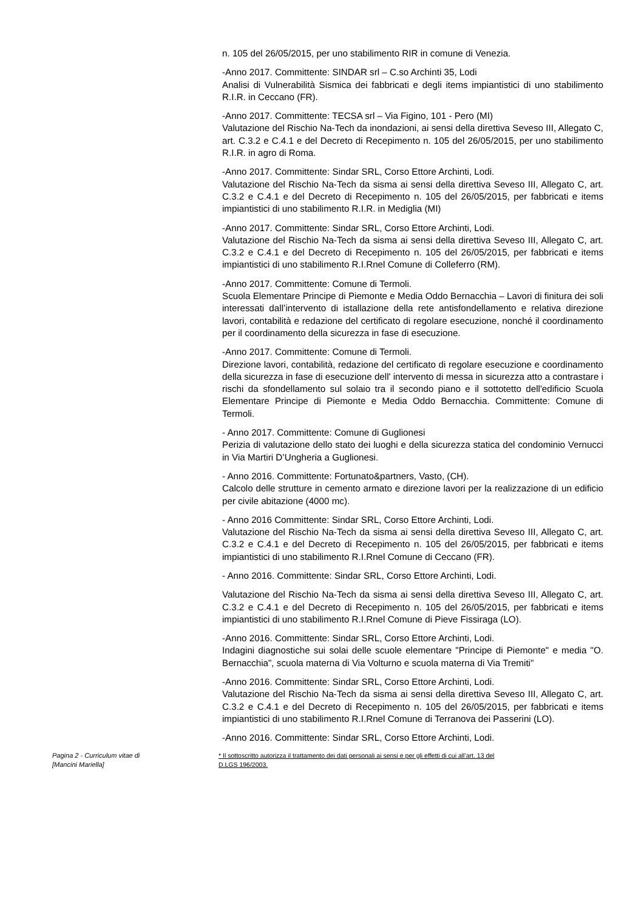n. 105 del 26/05/2015, per uno stabilimento RIR in comune di Venezia.
-Anno 2017. Committente: SINDAR srl – C.so Archinti 35, Lodi
Analisi di Vulnerabilità Sismica dei fabbricati e degli items impiantistici di uno stabilimento R.I.R. in Ceccano (FR).
-Anno 2017. Committente: TECSA srl – Via Figino, 101 - Pero (MI)
Valutazione del Rischio Na-Tech da inondazioni, ai sensi della direttiva Seveso III, Allegato C, art. C.3.2 e C.4.1 e del Decreto di Recepimento n. 105 del 26/05/2015, per uno stabilimento R.I.R. in agro di Roma.
-Anno 2017. Committente: Sindar SRL, Corso Ettore Archinti, Lodi.
Valutazione del Rischio Na-Tech da sisma ai sensi della direttiva Seveso III, Allegato C, art. C.3.2 e C.4.1 e del Decreto di Recepimento n. 105 del 26/05/2015, per fabbricati e items impiantistici di uno stabilimento R.I.R. in Mediglia (MI)
-Anno 2017. Committente: Sindar SRL, Corso Ettore Archinti, Lodi.
Valutazione del Rischio Na-Tech da sisma ai sensi della direttiva Seveso III, Allegato C, art. C.3.2 e C.4.1 e del Decreto di Recepimento n. 105 del 26/05/2015, per fabbricati e items impiantistici di uno stabilimento R.I.Rnel Comune di Colleferro (RM).
-Anno 2017. Committente: Comune di Termoli.
Scuola Elementare Principe di Piemonte e Media Oddo Bernacchia – Lavori di finitura dei soli interessati dall’intervento di istallazione della rete antisfondellamento e relativa direzione lavori, contabilità e redazione del certificato di regolare esecuzione, nonché il coordinamento per il coordinamento della sicurezza in fase di esecuzione.
-Anno 2017. Committente: Comune di Termoli.
Direzione lavori, contabilità, redazione del certificato di regolare esecuzione e coordinamento della sicurezza in fase di esecuzione dell' intervento di messa in sicurezza atto a contrastare i rischi da sfondellamento sul solaio tra il secondo piano e il sottotetto dell'edificio Scuola Elementare Principe di Piemonte e Media Oddo Bernacchia. Committente: Comune di Termoli.
- Anno 2017. Committente: Comune di Guglionesi
Perizia di valutazione dello stato dei luoghi e della sicurezza statica del condominio Vernucci in Via Martiri D’Ungheria a Guglionesi.
- Anno 2016. Committente: Fortunato&partners, Vasto, (CH).
Calcolo delle strutture in cemento armato e direzione lavori per la realizzazione di un edificio per civile abitazione (4000 mc).
- Anno 2016 Committente: Sindar SRL, Corso Ettore Archinti, Lodi.
Valutazione del Rischio Na-Tech da sisma ai sensi della direttiva Seveso III, Allegato C, art. C.3.2 e C.4.1 e del Decreto di Recepimento n. 105 del 26/05/2015, per fabbricati e items impiantistici di uno stabilimento R.I.Rnel Comune di Ceccano (FR).
- Anno 2016. Committente: Sindar SRL, Corso Ettore Archinti, Lodi.
Valutazione del Rischio Na-Tech da sisma ai sensi della direttiva Seveso III, Allegato C, art. C.3.2 e C.4.1 e del Decreto di Recepimento n. 105 del 26/05/2015, per fabbricati e items impiantistici di uno stabilimento R.I.Rnel Comune di Pieve Fissiraga (LO).
-Anno 2016. Committente: Sindar SRL, Corso Ettore Archinti, Lodi.
Indagini diagnostiche sui solai delle scuole elementare "Principe di Piemonte" e media "O. Bernacchia", scuola materna di Via Volturno e scuola materna di Via Tremiti"
-Anno 2016. Committente: Sindar SRL, Corso Ettore Archinti, Lodi.
Valutazione del Rischio Na-Tech da sisma ai sensi della direttiva Seveso III, Allegato C, art. C.3.2 e C.4.1 e del Decreto di Recepimento n. 105 del 26/05/2015, per fabbricati e items impiantistici di uno stabilimento R.I.Rnel Comune di Terranova dei Passerini (LO).
-Anno 2016. Committente: Sindar SRL, Corso Ettore Archinti, Lodi.
Pagina 2 - Curriculum vitae di
[Mancini Mariella]
* Il sottoscritto autorizza il trattamento dei dati personali ai sensi e per gli effetti di cui all’art. 13 del
D.LGS 196/2003.